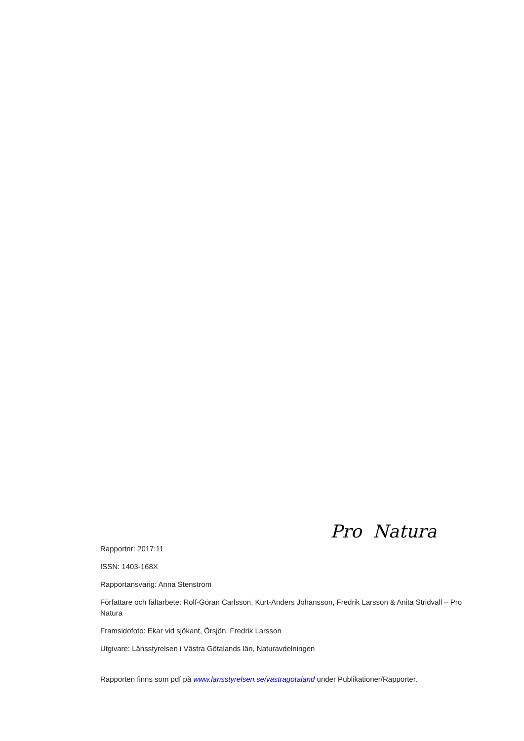Pro Natura
Rapportnr: 2017:11
ISSN: 1403-168X
Rapportansvarig: Anna Stenström
Författare och fältarbete: Rolf-Göran Carlsson, Kurt-Anders Johansson, Fredrik Larsson & Anita Stridvall – Pro Natura
Framsidofoto: Ekar vid sjökant, Örsjön. Fredrik Larsson
Utgivare: Länsstyrelsen i Västra Götalands län, Naturavdelningen
Rapporten finns som pdf på www.lansstyrelsen.se/vastragotaland under Publikationer/Rapporter.